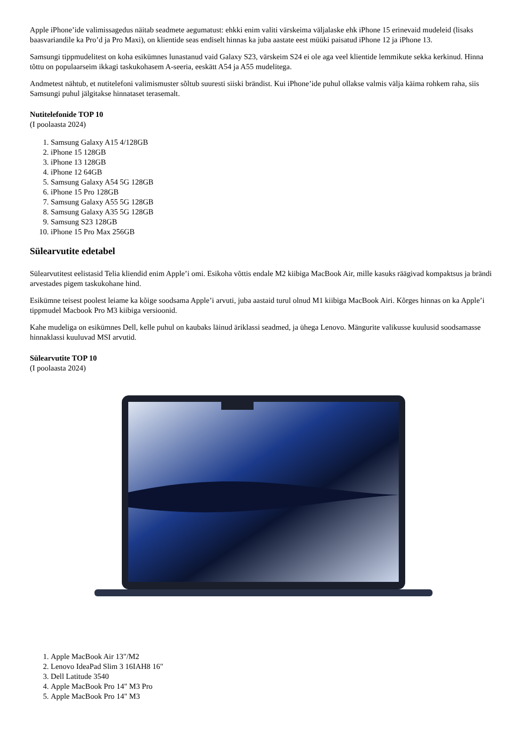Apple iPhone’ide valimissagedus näitab seadmete aegumatust: ehkki enim valiti värskeima väljalaske ehk iPhone 15 erinevaid mudeleid (lisaks baasvariandile ka Pro’d ja Pro Maxi), on klientide seas endiselt hinnas ka juba aastate eest müüki paisatud iPhone 12 ja iPhone 13.
Samsungi tippmudelitest on koha esikümnes lunastanud vaid Galaxy S23, värskeim S24 ei ole aga veel klientide lemmikute sekka kerkinud. Hinna tõttu on populaarseim ikkagi taskukohasem A-seeria, eeskätt A54 ja A55 mudelitega.
Andmetest nähtub, et nutitelefoni valimismuster sõltub suuresti siiski brändist. Kui iPhone’ide puhul ollakse valmis välja käima rohkem raha, siis Samsungi puhul jälgitakse hinnataset terasemalt.
Nutitelefonide TOP 10
(I poolaasta 2024)
1. Samsung Galaxy A15 4/128GB
2. iPhone 15 128GB
3. iPhone 13 128GB
4. iPhone 12 64GB
5. Samsung Galaxy A54 5G 128GB
6. iPhone 15 Pro 128GB
7. Samsung Galaxy A55 5G 128GB
8. Samsung Galaxy A35 5G 128GB
9. Samsung S23 128GB
10. iPhone 15 Pro Max 256GB
Sülearvutite edetabel
Sülearvutitest eelistasid Telia kliendid enim Apple’i omi. Esikoha võttis endale M2 kiibiga MacBook Air, mille kasuks räägivad kompaktsus ja brändi arvestades pigem taskukohane hind.
Esikümne teisest poolest leiame ka kõige soodsama Apple’i arvuti, juba aastaid turul olnud M1 kiibiga MacBook Airi. Kõrges hinnas on ka Apple’i tippmudel Macbook Pro M3 kiibiga versioonid.
Kahe mudeliga on esikümnes Dell, kelle puhul on kaubaks läinud äriklassi seadmed, ja ühega Lenovo. Mängurite valikusse kuulusid soodsamasse hinnaklassi kuuluvad MSI arvutid.
Sülearvutite TOP 10
(I poolaasta 2024)
1. Apple MacBook Air 13"/M2
2. Lenovo IdeaPad Slim 3 16IAH8 16"
3. Dell Latitude 3540
4. Apple MacBook Pro 14" M3 Pro
5. Apple MacBook Pro 14" M3